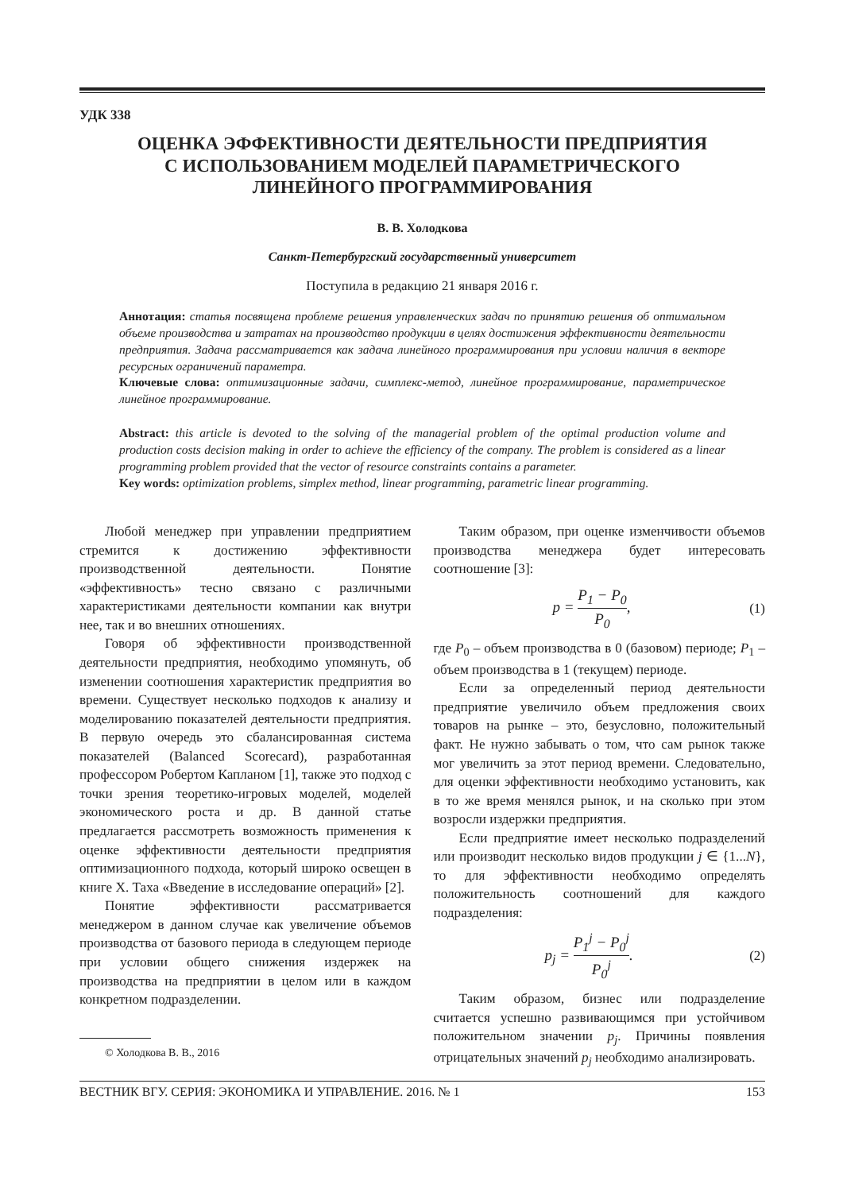УДК 338
ОЦЕНКА ЭФФЕКТИВНОСТИ ДЕЯТЕЛЬНОСТИ ПРЕДПРИЯТИЯ
С ИСПОЛЬЗОВАНИЕМ МОДЕЛЕЙ ПАРАМЕТРИЧЕСКОГО
ЛИНЕЙНОГО ПРОГРАММИРОВАНИЯ
В. В. Холодкова
Санкт-Петербургский государственный университет
Поступила в редакцию 21 января 2016 г.
Аннотация: статья посвящена проблеме решения управленческих задач по принятию решения об оптимальном объеме производства и затратах на производство продукции в целях достижения эффективности деятельности предприятия. Задача рассматривается как задача линейного программирования при условии наличия в векторе ресурсных ограничений параметра.
Ключевые слова: оптимизационные задачи, симплекс-метод, линейное программирование, параметрическое линейное программирование.
Abstract: this article is devoted to the solving of the managerial problem of the optimal production volume and production costs decision making in order to achieve the efficiency of the company. The problem is considered as a linear programming problem provided that the vector of resource constraints contains a parameter.
Key words: optimization problems, simplex method, linear programming, parametric linear programming.
Любой менеджер при управлении предприятием стремится к достижению эффективности производственной деятельности. Понятие «эффективность» тесно связано с различными характеристиками деятельности компании как внутри нее, так и во внешних отношениях.
Говоря об эффективности производственной деятельности предприятия, необходимо упомянуть, об изменении соотношения характеристик предприятия во времени. Существует несколько подходов к анализу и моделированию показателей деятельности предприятия. В первую очередь это сбалансированная система показателей (Balanced Scorecard), разработанная профессором Робертом Капланом [1], также это подход с точки зрения теоретико-игровых моделей, моделей экономического роста и др. В данной статье предлагается рассмотреть возможность применения к оценке эффективности деятельности предприятия оптимизационного подхода, который широко освещен в книге Х. Таха «Введение в исследование операций» [2].
Понятие эффективности рассматривается менеджером в данном случае как увеличение объемов производства от базового периода в следующем периоде при условии общего снижения издержек на производства на предприятии в целом или в каждом конкретном подразделении.
© Холодкова В. В., 2016
Таким образом, при оценке изменчивости объемов производства менеджера будет интересовать соотношение [3]:
p = P<sub>1</sub> − P<sub>0</sub> P<sub>0</sub>, (1)
где P<sub>0</sub> – объем производства в 0 (базовом) периоде; P<sub>1</sub> – объем производства в 1 (текущем) периоде.
Если за определенный период деятельности предприятие увеличило объем предложения своих товаров на рынке – это, безусловно, положительный факт. Не нужно забывать о том, что сам рынок также мог увеличить за этот период времени. Следовательно, для оценки эффективности необходимо установить, как в то же время менялся рынок, и на сколько при этом возросли издержки предприятия.
Если предприятие имеет несколько подразделений или производит несколько видов продукции j ∈ {1...N}, то для эффективности необходимо определять положительность соотношений для каждого подразделения:
p<sub>j</sub> = P<sub>1</sub><sup>j</sup> − P<sub>0</sub><sup>j</sup> P<sub>0</sub><sup>j</sup>. (2)
Таким образом, бизнес или подразделение считается успешно развивающимся при устойчивом положительном значении p<sub>j</sub>. Причины появления отрицательных значений p<sub>j</sub> необходимо анализировать.
ВЕСТНИК ВГУ. СЕРИЯ: ЭКОНОМИКА И УПРАВЛЕНИЕ. 2016. № 1 153